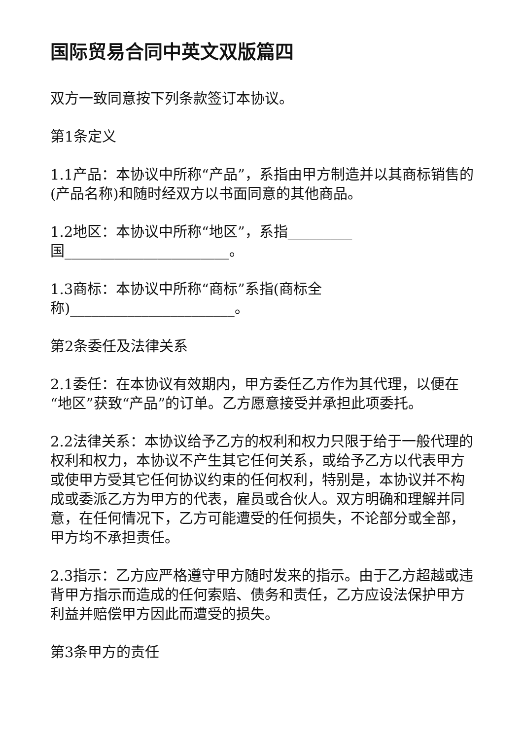国际贸易合同中英文双版篇四
双方一致同意按下列条款签订本协议。
第1条定义
1.1产品：本协议中所称“产品”，系指由甲方制造并以其商标销售的(产品名称)和随时经双方以书面同意的其他商品。
1.2地区：本协议中所称“地区”，系指_________
国_______________________。
1.3商标：本协议中所称“商标”系指(商标全
称)_______________________。
第2条委任及法律关系
2.1委任：在本协议有效期内，甲方委任乙方作为其代理，以便在“地区”获致“产品”的订单。乙方愿意接受并承担此项委托。
2.2法律关系：本协议给予乙方的权利和权力只限于给于一般代理的权利和权力，本协议不产生其它任何关系，或给予乙方以代表甲方或使甲方受其它任何协议约束的任何权利，特别是，本协议并不构成或委派乙方为甲方的代表，雇员或合伙人。双方明确和理解并同意，在任何情况下，乙方可能遭受的任何损失，不论部分或全部，甲方均不承担责任。
2.3指示：乙方应严格遵守甲方随时发来的指示。由于乙方超越或违背甲方指示而造成的任何索赔、债务和责任，乙方应设法保护甲方利益并赔偿甲方因此而遭受的损失。
第3条甲方的责任